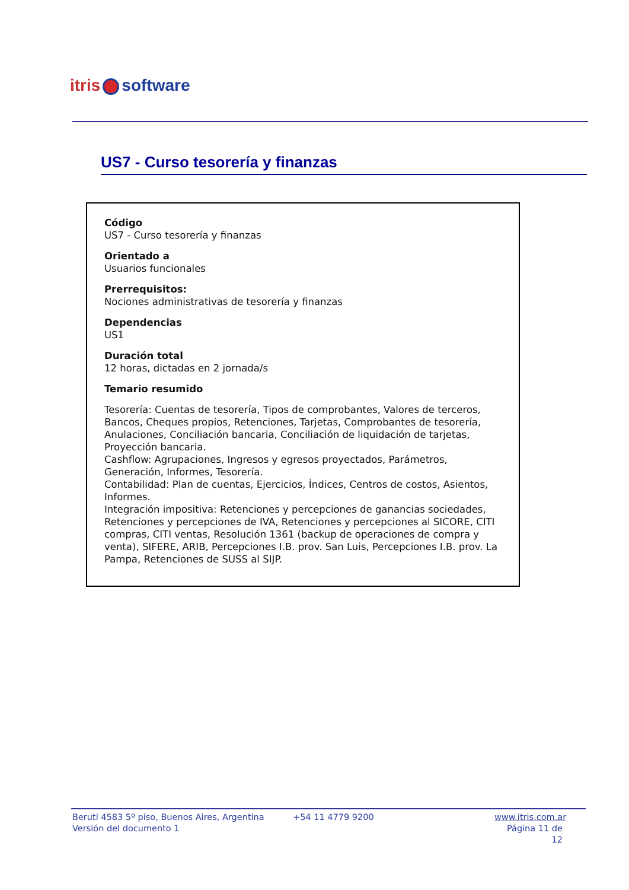itris software
US7 - Curso tesorería y finanzas
Código
US7 - Curso tesorería y finanzas
Orientado a
Usuarios funcionales
Prerrequisitos:
Nociones administrativas de tesorería y finanzas
Dependencias
US1
Duración total
12 horas, dictadas en 2 jornada/s
Temario resumido
Tesorería: Cuentas de tesorería, Tipos de comprobantes, Valores de terceros, Bancos, Cheques propios, Retenciones, Tarjetas, Comprobantes de tesorería, Anulaciones, Conciliación bancaria, Conciliación de liquidación de tarjetas, Proyección bancaria.
Cashflow: Agrupaciones, Ingresos y egresos proyectados, Parámetros, Generación, Informes, Tesorería.
Contabilidad: Plan de cuentas, Ejercicios, Índices, Centros de costos, Asientos, Informes.
Integración impositiva: Retenciones y percepciones de ganancias sociedades, Retenciones y percepciones de IVA, Retenciones y percepciones al SICORE, CITI compras, CITI ventas, Resolución 1361 (backup de operaciones de compra y venta), SIFERE, ARIB, Percepciones I.B. prov. San Luis, Percepciones I.B. prov. La Pampa, Retenciones de SUSS al SIJP.
Beruti 4583 5º piso, Buenos Aires, Argentina
Versión del documento 1
+54 11 4779 9200 www.itris.com.ar
Página 11 de 12